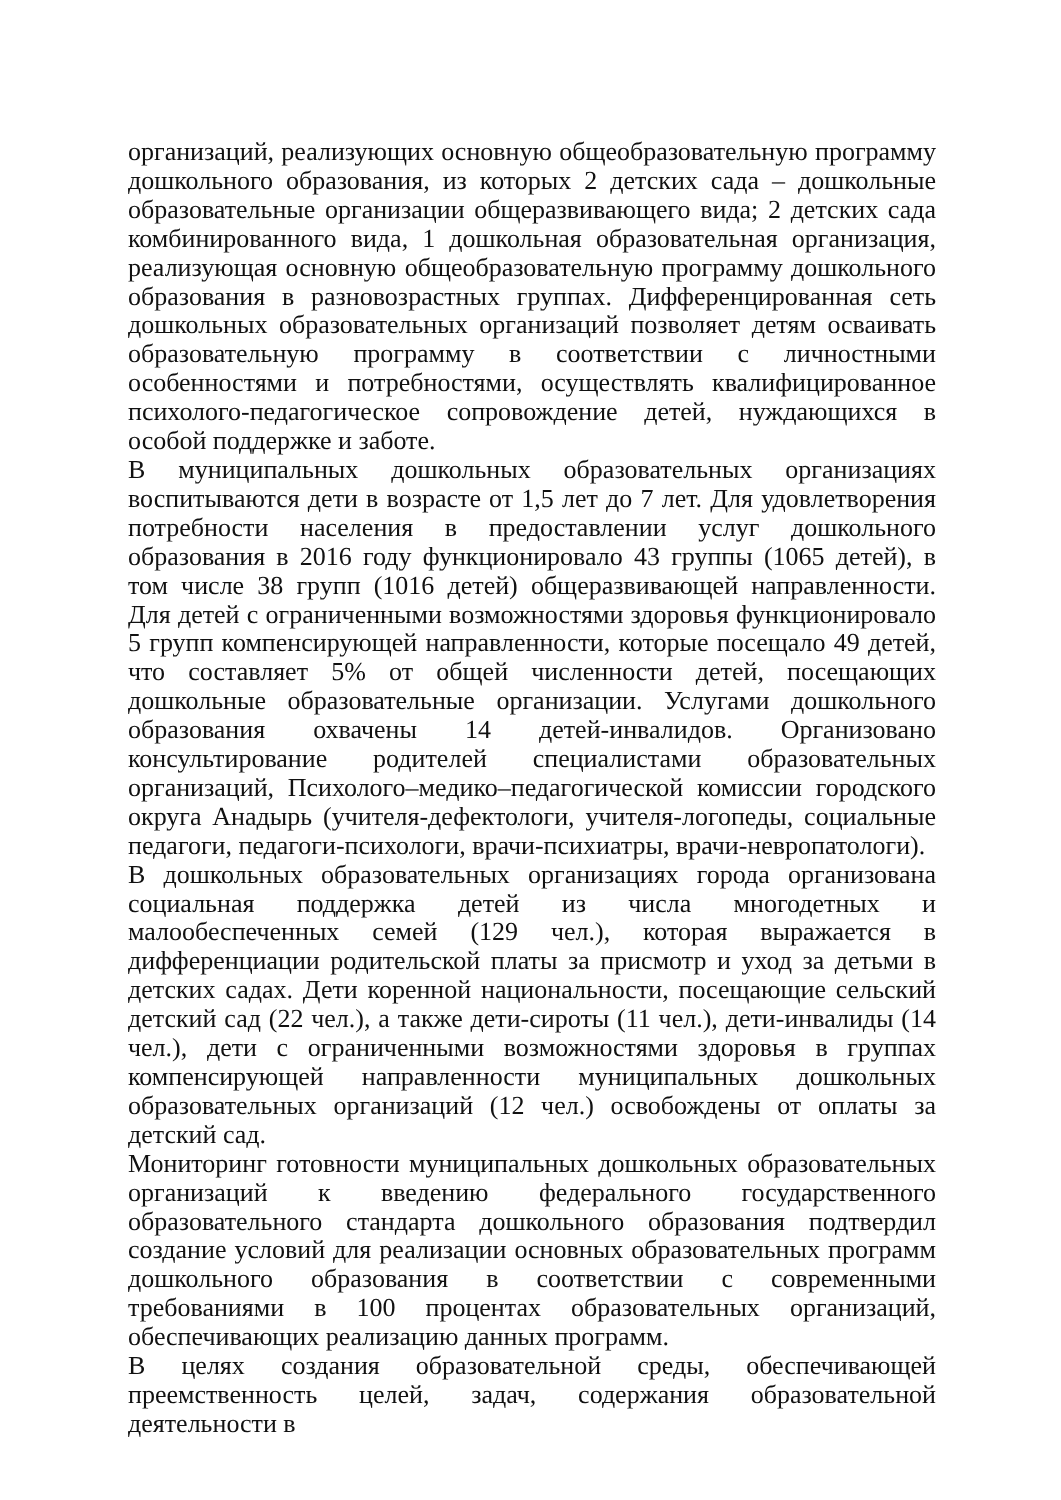организаций, реализующих основную общеобразовательную программу дошкольного образования, из которых 2 детских сада – дошкольные образовательные организации общеразвивающего вида; 2 детских сада комбинированного вида, 1 дошкольная образовательная организация, реализующая основную общеобразовательную программу дошкольного образования в разновозрастных группах. Дифференцированная сеть дошкольных образовательных организаций позволяет детям осваивать образовательную программу в соответствии с личностными особенностями и потребностями, осуществлять квалифицированное психолого-педагогическое сопровождение детей, нуждающихся в особой поддержке и заботе.
В муниципальных дошкольных образовательных организациях воспитываются дети в возрасте от 1,5 лет до 7 лет. Для удовлетворения потребности населения в предоставлении услуг дошкольного образования в 2016 году функционировало 43 группы (1065 детей), в том числе 38 групп (1016 детей) общеразвивающей направленности. Для детей с ограниченными возможностями здоровья функционировало 5 групп компенсирующей направленности, которые посещало 49 детей, что составляет 5% от общей численности детей, посещающих дошкольные образовательные организации. Услугами дошкольного образования охвачены 14 детей-инвалидов. Организовано консультирование родителей специалистами образовательных организаций, Психолого–медико–педагогической комиссии городского округа Анадырь (учителя-дефектологи, учителя-логопеды, социальные педагоги, педагоги-психологи, врачи-психиатры, врачи-невропатологи).
В дошкольных образовательных организациях города организована социальная поддержка детей из числа многодетных и малообеспеченных семей (129 чел.), которая выражается в дифференциации родительской платы за присмотр и уход за детьми в детских садах. Дети коренной национальности, посещающие сельский детский сад (22 чел.), а также дети-сироты (11 чел.), дети-инвалиды (14 чел.), дети с ограниченными возможностями здоровья в группах компенсирующей направленности муниципальных дошкольных образовательных организаций (12 чел.) освобождены от оплаты за детский сад.
Мониторинг готовности муниципальных дошкольных образовательных организаций к введению федерального государственного образовательного стандарта дошкольного образования подтвердил создание условий для реализации основных образовательных программ дошкольного образования в соответствии с современными требованиями в 100 процентах образовательных организаций, обеспечивающих реализацию данных программ.
В целях создания образовательной среды, обеспечивающей преемственность целей, задач, содержания образовательной деятельности в